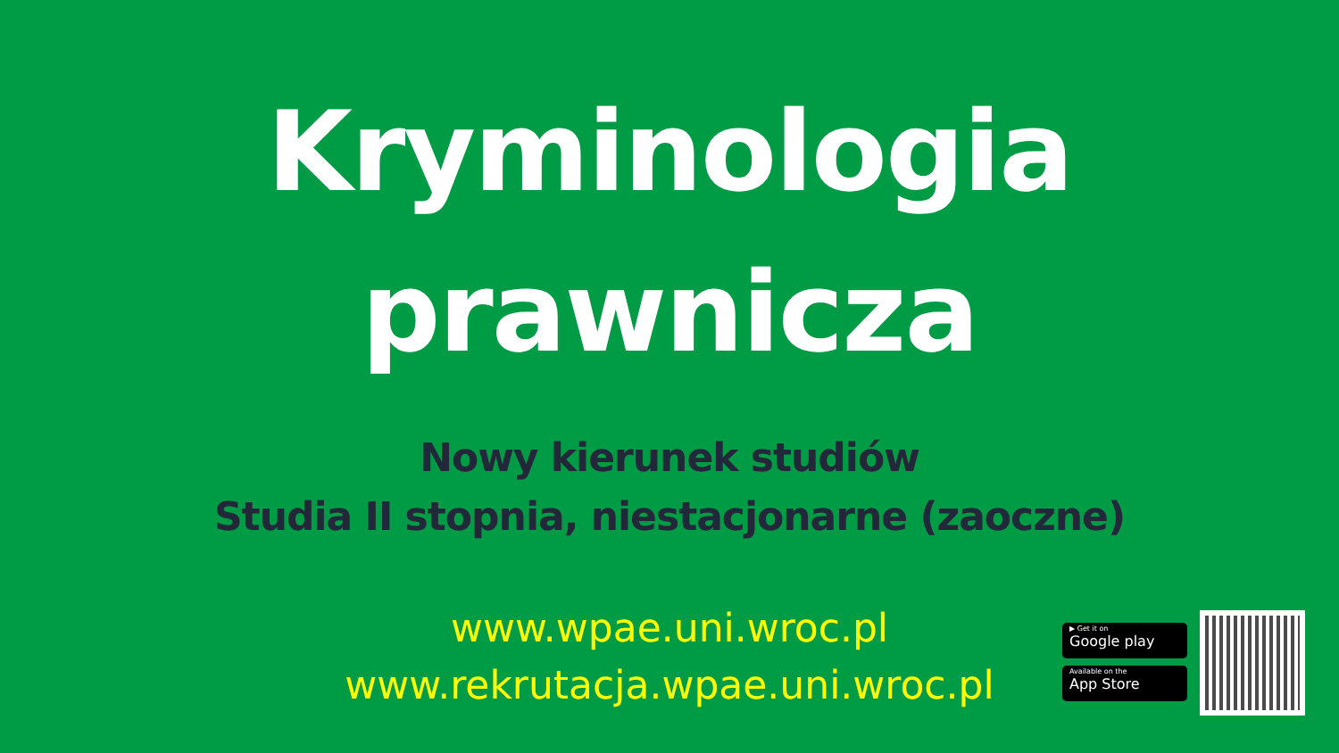Kryminologia
prawnicza
Nowy kierunek studiów
Studia II stopnia, niestacjonarne (zaoczne)
www.wpae.uni.wroc.pl
www.rekrutacja.wpae.uni.wroc.pl
▶ Get it on
Google play
Available on the
App Store